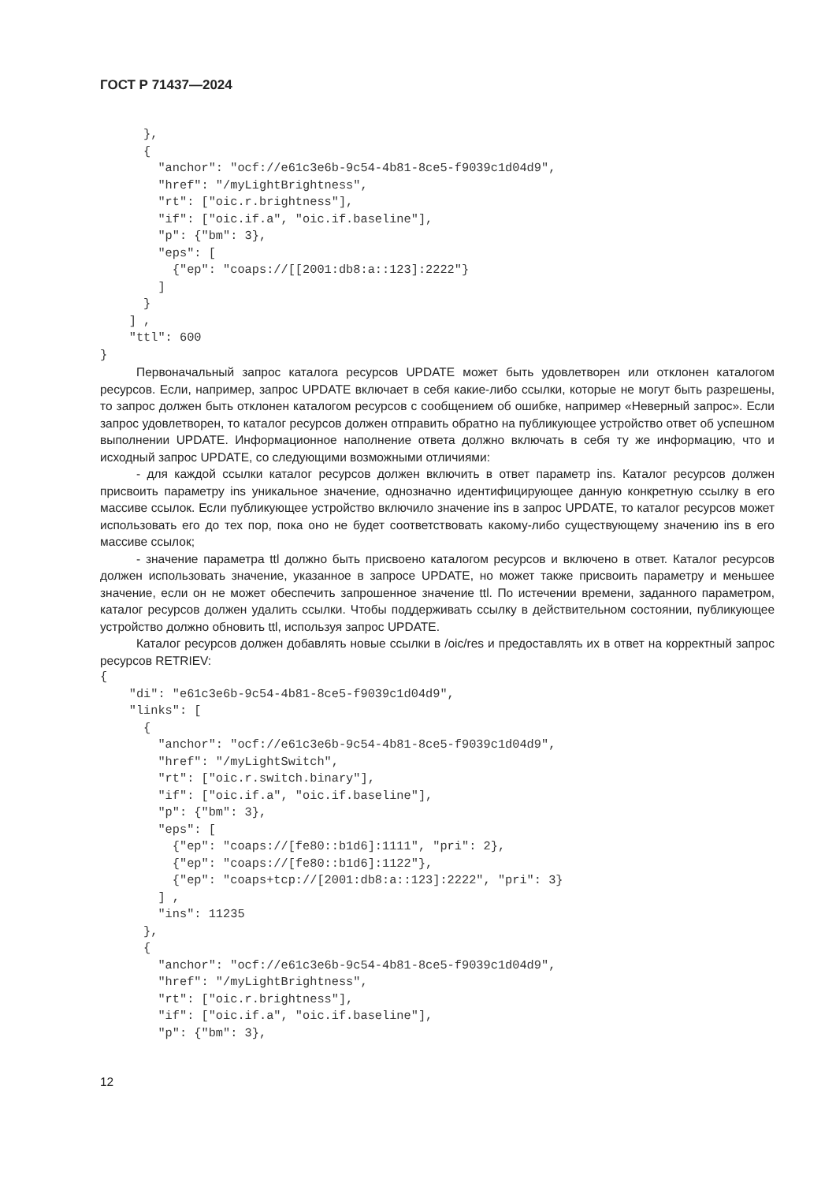ГОСТ Р 71437—2024
      },
      {
        "anchor": "ocf://e61c3e6b-9c54-4b81-8ce5-f9039c1d04d9",
        "href": "/myLightBrightness",
        "rt": ["oic.r.brightness"],
        "if": ["oic.if.a", "oic.if.baseline"],
        "p": {"bm": 3},
        "eps": [
          {"ep": "coaps://[[2001:db8:a::123]:2222"}
        ]
      }
    ] ,
    "ttl": 600
}
Первоначальный запрос каталога ресурсов UPDATE может быть удовлетворен или отклонен каталогом ресурсов. Если, например, запрос UPDATE включает в себя какие-либо ссылки, которые не могут быть разрешены, то запрос должен быть отклонен каталогом ресурсов с сообщением об ошибке, например «Неверный запрос». Если запрос удовлетворен, то каталог ресурсов должен отправить обратно на публикующее устройство ответ об успешном выполнении UPDATE. Информационное наполнение ответа должно включать в себя ту же информацию, что и исходный запрос UPDATE, со следующими возможными отличиями:
- для каждой ссылки каталог ресурсов должен включить в ответ параметр ins. Каталог ресурсов должен присвоить параметру ins уникальное значение, однозначно идентифицирующее данную конкретную ссылку в его массиве ссылок. Если публикующее устройство включило значение ins в запрос UPDATE, то каталог ресурсов может использовать его до тех пор, пока оно не будет соответствовать какому-либо существующему значению ins в его массиве ссылок;
- значение параметра ttl должно быть присвоено каталогом ресурсов и включено в ответ. Каталог ресурсов должен использовать значение, указанное в запросе UPDATE, но может также присвоить параметру и меньшее значение, если он не может обеспечить запрошенное значение ttl. По истечении времени, заданного параметром, каталог ресурсов должен удалить ссылки. Чтобы поддерживать ссылку в действительном состоянии, публикующее устройство должно обновить ttl, используя запрос UPDATE.
Каталог ресурсов должен добавлять новые ссылки в /oic/res и предоставлять их в ответ на корректный запрос ресурсов RETRIEV:
{
    "di": "e61c3e6b-9c54-4b81-8ce5-f9039c1d04d9",
    "links": [
      {
        "anchor": "ocf://e61c3e6b-9c54-4b81-8ce5-f9039c1d04d9",
        "href": "/myLightSwitch",
        "rt": ["oic.r.switch.binary"],
        "if": ["oic.if.a", "oic.if.baseline"],
        "p": {"bm": 3},
        "eps": [
          {"ep": "coaps://[fe80::b1d6]:1111", "pri": 2},
          {"ep": "coaps://[fe80::b1d6]:1122"},
          {"ep": "coaps+tcp://[2001:db8:a::123]:2222", "pri": 3}
        ] ,
        "ins": 11235
      },
      {
        "anchor": "ocf://e61c3e6b-9c54-4b81-8ce5-f9039c1d04d9",
        "href": "/myLightBrightness",
        "rt": ["oic.r.brightness"],
        "if": ["oic.if.a", "oic.if.baseline"],
        "p": {"bm": 3},
12